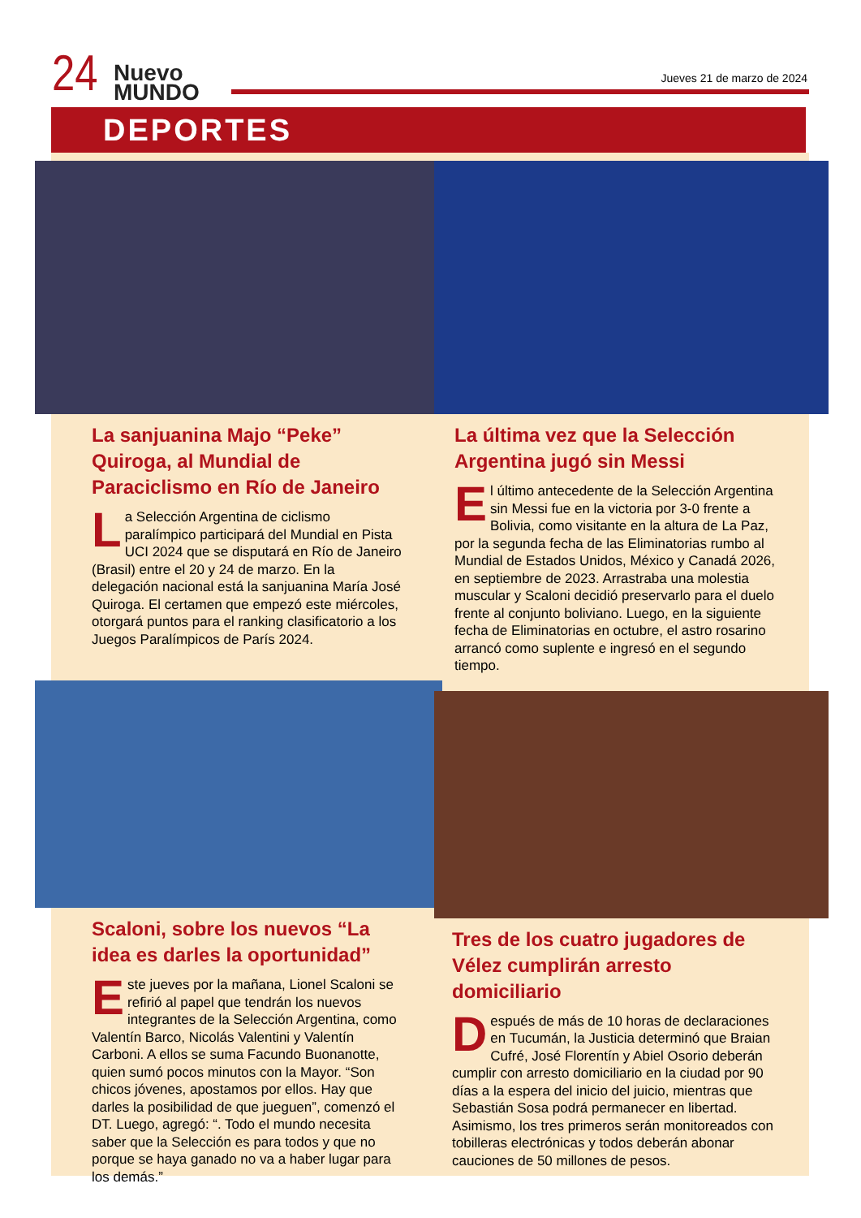24
Nuevo
MUNDO
Jueves 21 de marzo de 2024
DEPORTES
La sanjuanina Majo “Peke” Quiroga, al Mundial de Paraciclismo en Río de Janeiro
La Selección Argentina de ciclismo paralímpico participará del Mundial en Pista UCI 2024 que se disputará en Río de Janeiro (Brasil) entre el 20 y 24 de marzo. En la delegación nacional está la sanjuanina María José Quiroga. El certamen que empezó este miércoles, otorgará puntos para el ranking clasificatorio a los Juegos Paralímpicos de París 2024.
Scaloni, sobre los nuevos “La idea es darles la oportunidad”
Este jueves por la mañana, Lionel Scaloni se refirió al papel que tendrán los nuevos integrantes de la Selección Argentina, como Valentín Barco, Nicolás Valentini y Valentín Carboni. A ellos se suma Facundo Buonanotte, quien sumó pocos minutos con la Mayor. “Son chicos jóvenes, apostamos por ellos. Hay que darles la posibilidad de que jueguen”, comenzó el DT. Luego, agregó: “. Todo el mundo necesita saber que la Selección es para todos y que no porque se haya ganado no va a haber lugar para los demás.”
La última vez que la Selección Argentina jugó sin Messi
El último antecedente de la Selección Argentina sin Messi fue en la victoria por 3-0 frente a Bolivia, como visitante en la altura de La Paz, por la segunda fecha de las Eliminatorias rumbo al Mundial de Estados Unidos, México y Canadá 2026, en septiembre de 2023. Arrastraba una molestia muscular y Scaloni decidió preservarlo para el duelo frente al conjunto boliviano. Luego, en la siguiente fecha de Eliminatorias en octubre, el astro rosarino arrancó como suplente e ingresó en el segundo tiempo.
Tres de los cuatro jugadores de Vélez cumplirán arresto domiciliario
Después de más de 10 horas de declaraciones en Tucumán, la Justicia determinó que Braian Cufré, José Florentín y Abiel Osorio deberán cumplir con arresto domiciliario en la ciudad por 90 días a la espera del inicio del juicio, mientras que Sebastián Sosa podrá permanecer en libertad. Asimismo, los tres primeros serán monitoreados con tobilleras electrónicas y todos deberán abonar cauciones de 50 millones de pesos.